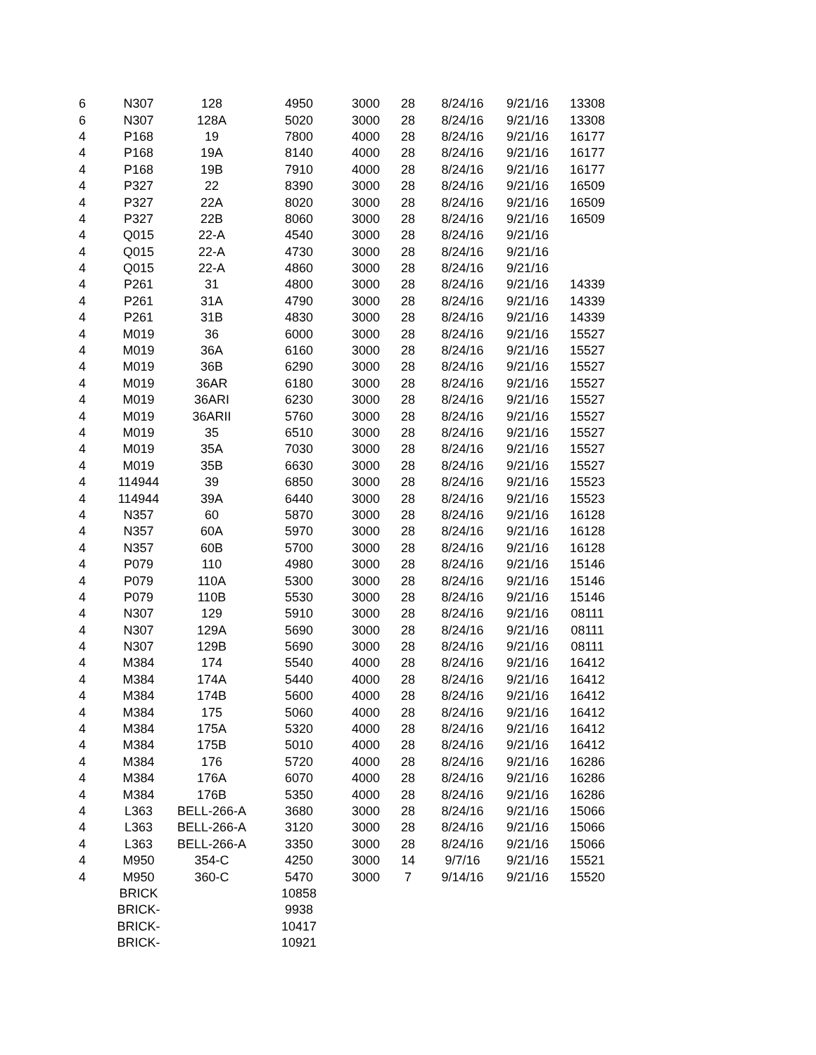| 6 | N307 | 128 | 4950 | 3000 | 28 | 8/24/16 | 9/21/16 | 13308 |
| 6 | N307 | 128A | 5020 | 3000 | 28 | 8/24/16 | 9/21/16 | 13308 |
| 4 | P168 | 19 | 7800 | 4000 | 28 | 8/24/16 | 9/21/16 | 16177 |
| 4 | P168 | 19A | 8140 | 4000 | 28 | 8/24/16 | 9/21/16 | 16177 |
| 4 | P168 | 19B | 7910 | 4000 | 28 | 8/24/16 | 9/21/16 | 16177 |
| 4 | P327 | 22 | 8390 | 3000 | 28 | 8/24/16 | 9/21/16 | 16509 |
| 4 | P327 | 22A | 8020 | 3000 | 28 | 8/24/16 | 9/21/16 | 16509 |
| 4 | P327 | 22B | 8060 | 3000 | 28 | 8/24/16 | 9/21/16 | 16509 |
| 4 | Q015 | 22-A | 4540 | 3000 | 28 | 8/24/16 | 9/21/16 | |
| 4 | Q015 | 22-A | 4730 | 3000 | 28 | 8/24/16 | 9/21/16 | |
| 4 | Q015 | 22-A | 4860 | 3000 | 28 | 8/24/16 | 9/21/16 | |
| 4 | P261 | 31 | 4800 | 3000 | 28 | 8/24/16 | 9/21/16 | 14339 |
| 4 | P261 | 31A | 4790 | 3000 | 28 | 8/24/16 | 9/21/16 | 14339 |
| 4 | P261 | 31B | 4830 | 3000 | 28 | 8/24/16 | 9/21/16 | 14339 |
| 4 | M019 | 36 | 6000 | 3000 | 28 | 8/24/16 | 9/21/16 | 15527 |
| 4 | M019 | 36A | 6160 | 3000 | 28 | 8/24/16 | 9/21/16 | 15527 |
| 4 | M019 | 36B | 6290 | 3000 | 28 | 8/24/16 | 9/21/16 | 15527 |
| 4 | M019 | 36AR | 6180 | 3000 | 28 | 8/24/16 | 9/21/16 | 15527 |
| 4 | M019 | 36ARI | 6230 | 3000 | 28 | 8/24/16 | 9/21/16 | 15527 |
| 4 | M019 | 36ARII | 5760 | 3000 | 28 | 8/24/16 | 9/21/16 | 15527 |
| 4 | M019 | 35 | 6510 | 3000 | 28 | 8/24/16 | 9/21/16 | 15527 |
| 4 | M019 | 35A | 7030 | 3000 | 28 | 8/24/16 | 9/21/16 | 15527 |
| 4 | M019 | 35B | 6630 | 3000 | 28 | 8/24/16 | 9/21/16 | 15527 |
| 4 | 114944 | 39 | 6850 | 3000 | 28 | 8/24/16 | 9/21/16 | 15523 |
| 4 | 114944 | 39A | 6440 | 3000 | 28 | 8/24/16 | 9/21/16 | 15523 |
| 4 | N357 | 60 | 5870 | 3000 | 28 | 8/24/16 | 9/21/16 | 16128 |
| 4 | N357 | 60A | 5970 | 3000 | 28 | 8/24/16 | 9/21/16 | 16128 |
| 4 | N357 | 60B | 5700 | 3000 | 28 | 8/24/16 | 9/21/16 | 16128 |
| 4 | P079 | 110 | 4980 | 3000 | 28 | 8/24/16 | 9/21/16 | 15146 |
| 4 | P079 | 110A | 5300 | 3000 | 28 | 8/24/16 | 9/21/16 | 15146 |
| 4 | P079 | 110B | 5530 | 3000 | 28 | 8/24/16 | 9/21/16 | 15146 |
| 4 | N307 | 129 | 5910 | 3000 | 28 | 8/24/16 | 9/21/16 | 08111 |
| 4 | N307 | 129A | 5690 | 3000 | 28 | 8/24/16 | 9/21/16 | 08111 |
| 4 | N307 | 129B | 5690 | 3000 | 28 | 8/24/16 | 9/21/16 | 08111 |
| 4 | M384 | 174 | 5540 | 4000 | 28 | 8/24/16 | 9/21/16 | 16412 |
| 4 | M384 | 174A | 5440 | 4000 | 28 | 8/24/16 | 9/21/16 | 16412 |
| 4 | M384 | 174B | 5600 | 4000 | 28 | 8/24/16 | 9/21/16 | 16412 |
| 4 | M384 | 175 | 5060 | 4000 | 28 | 8/24/16 | 9/21/16 | 16412 |
| 4 | M384 | 175A | 5320 | 4000 | 28 | 8/24/16 | 9/21/16 | 16412 |
| 4 | M384 | 175B | 5010 | 4000 | 28 | 8/24/16 | 9/21/16 | 16412 |
| 4 | M384 | 176 | 5720 | 4000 | 28 | 8/24/16 | 9/21/16 | 16286 |
| 4 | M384 | 176A | 6070 | 4000 | 28 | 8/24/16 | 9/21/16 | 16286 |
| 4 | M384 | 176B | 5350 | 4000 | 28 | 8/24/16 | 9/21/16 | 16286 |
| 4 | L363 | BELL-266-A | 3680 | 3000 | 28 | 8/24/16 | 9/21/16 | 15066 |
| 4 | L363 | BELL-266-A | 3120 | 3000 | 28 | 8/24/16 | 9/21/16 | 15066 |
| 4 | L363 | BELL-266-A | 3350 | 3000 | 28 | 8/24/16 | 9/21/16 | 15066 |
| 4 | M950 | 354-C | 4250 | 3000 | 14 | 9/7/16 | 9/21/16 | 15521 |
| 4 | M950 | 360-C | 5470 | 3000 | 7 | 9/14/16 | 9/21/16 | 15520 |
| | BRICK | | 10858 | | | | | |
| | BRICK- | | 9938 | | | | | |
| | BRICK- | | 10417 | | | | | |
| | BRICK- | | 10921 | | | | | |